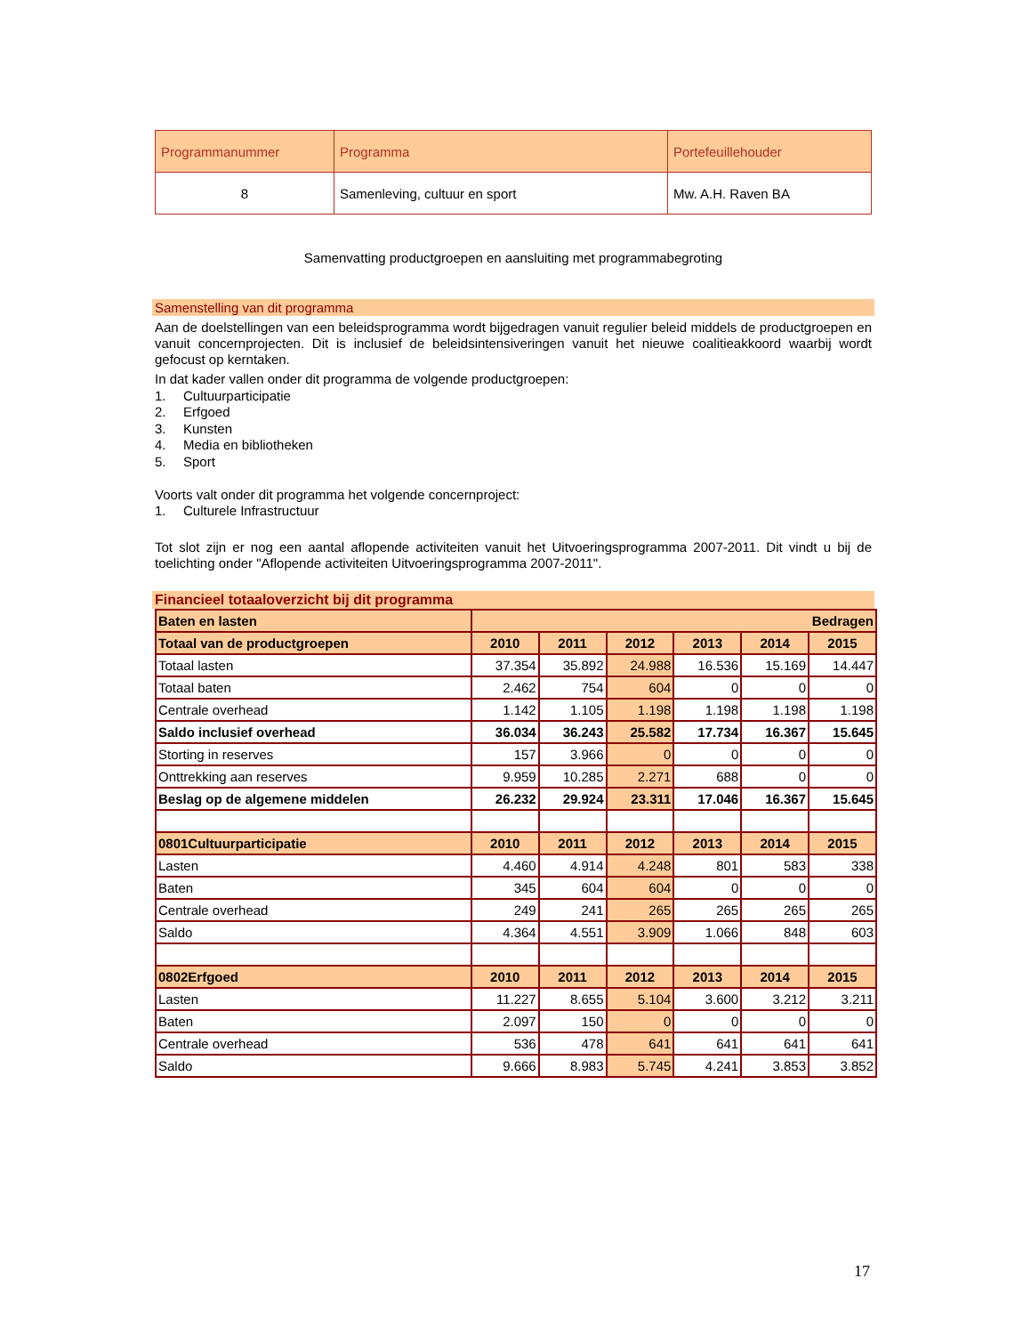| Programmanummer | Programma | Portefeuillehouder |
| 8 | Samenleving, cultuur en sport | Mw. A.H. Raven BA |
Samenvatting productgroepen en aansluiting met programmabegroting
Samenstelling van dit programma
Aan de doelstellingen van een beleidsprogramma wordt bijgedragen vanuit regulier beleid middels de productgroepen en vanuit concernprojecten. Dit is inclusief de beleidsintensiveringen vanuit het nieuwe coalitieakkoord waarbij wordt gefocust op kerntaken.
In dat kader vallen onder dit programma de volgende productgroepen:
1. Cultuurparticipatie
2. Erfgoed
3. Kunsten
4. Media en bibliotheken
5. Sport
Voorts valt onder dit programma het volgende concernproject:
1. Culturele Infrastructuur
Tot slot zijn er nog een aantal aflopende activiteiten vanuit het Uitvoeringsprogramma 2007-2011. Dit vindt u bij de toelichting onder "Aflopende activiteiten Uitvoeringsprogramma 2007-2011".
Financieel totaaloverzicht bij dit programma
| Baten en lasten | Bedragen | | | | | |
| Totaal van de productgroepen | 2010 | 2011 | 2012 | 2013 | 2014 | 2015 |
| Totaal lasten | 37.354 | 35.892 | 24.988 | 16.536 | 15.169 | 14.447 |
| Totaal baten | 2.462 | 754 | 604 | 0 | 0 | 0 |
| Centrale overhead | 1.142 | 1.105 | 1.198 | 1.198 | 1.198 | 1.198 |
| Saldo inclusief overhead | 36.034 | 36.243 | 25.582 | 17.734 | 16.367 | 15.645 |
| Storting in reserves | 157 | 3.966 | 0 | 0 | 0 | 0 |
| Onttrekking aan reserves | 9.959 | 10.285 | 2.271 | 688 | 0 | 0 |
| Beslag op de algemene middelen | 26.232 | 29.924 | 23.311 | 17.046 | 16.367 | 15.645 |
| 0801Cultuurparticipatie | 2010 | 2011 | 2012 | 2013 | 2014 | 2015 |
| Lasten | 4.460 | 4.914 | 4.248 | 801 | 583 | 338 |
| Baten | 345 | 604 | 604 | 0 | 0 | 0 |
| Centrale overhead | 249 | 241 | 265 | 265 | 265 | 265 |
| Saldo | 4.364 | 4.551 | 3.909 | 1.066 | 848 | 603 |
| 0802Erfgoed | 2010 | 2011 | 2012 | 2013 | 2014 | 2015 |
| Lasten | 11.227 | 8.655 | 5.104 | 3.600 | 3.212 | 3.211 |
| Baten | 2.097 | 150 | 0 | 0 | 0 | 0 |
| Centrale overhead | 536 | 478 | 641 | 641 | 641 | 641 |
| Saldo | 9.666 | 8.983 | 5.745 | 4.241 | 3.853 | 3.852 |
17